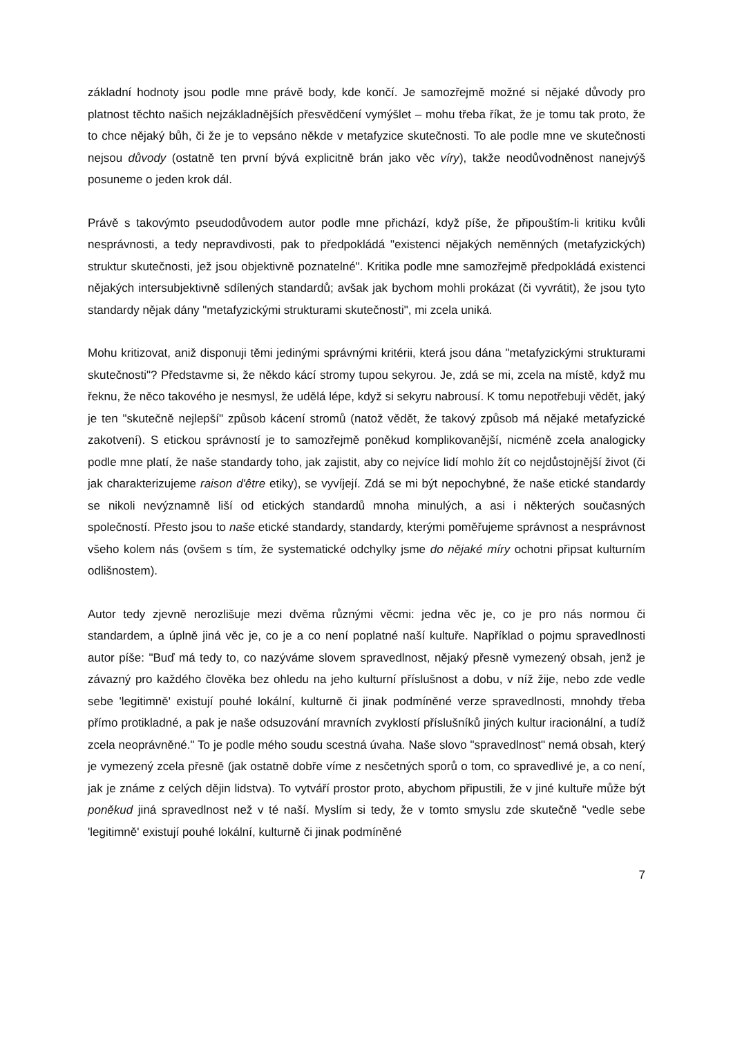základní hodnoty jsou podle mne právě body, kde končí. Je samozřejmě možné si nějaké důvody pro platnost těchto našich nejzákladnějších přesvědčení vymýšlet – mohu třeba říkat, že je tomu tak proto, že to chce nějaký bůh, či že je to vepsáno někde v metafyzice skutečnosti. To ale podle mne ve skutečnosti nejsou důvody (ostatně ten první bývá explicitně brán jako věc víry), takže neodůvodněnost nanejvýš posuneme o jeden krok dál.
Právě s takovýmto pseudodůvodem autor podle mne přichází, když píše, že připouštím-li kritiku kvůli nesprávnosti, a tedy nepravdivosti, pak to předpokládá "existenci nějakých neměnných (metafyzických) struktur skutečnosti, jež jsou objektivně poznatelné". Kritika podle mne samozřejmě předpokládá existenci nějakých intersubjektivně sdílených standardů; avšak jak bychom mohli prokázat (či vyvrátit), že jsou tyto standardy nějak dány "metafyzickými strukturami skutečnosti", mi zcela uniká.
Mohu kritizovat, aniž disponuji těmi jedinými správnými kritérii, která jsou dána "metafyzickými strukturami skutečnosti"? Představme si, že někdo kácí stromy tupou sekyrou. Je, zdá se mi, zcela na místě, když mu řeknu, že něco takového je nesmysl, že udělá lépe, když si sekyru nabrousí. K tomu nepotřebuji vědět, jaký je ten "skutečně nejlepší" způsob kácení stromů (natož vědět, že takový způsob má nějaké metafyzické zakotvení). S etickou správností je to samozřejmě poněkud komplikovanější, nicméně zcela analogicky podle mne platí, že naše standardy toho, jak zajistit, aby co nejvíce lidí mohlo žít co nejdůstojnější život (či jak charakterizujeme raison d'être etiky), se vyvíjejí. Zdá se mi být nepochybné, že naše etické standardy se nikoli nevýznamně liší od etických standardů mnoha minulých, a asi i některých současných společností. Přesto jsou to naše etické standardy, standardy, kterými poměřujeme správnost a nesprávnost všeho kolem nás (ovšem s tím, že systematické odchylky jsme do nějaké míry ochotni připsat kulturním odlišnostem).
Autor tedy zjevně nerozlišuje mezi dvěma různými věcmi: jedna věc je, co je pro nás normou či standardem, a úplně jiná věc je, co je a co není poplatné naší kultuře. Například o pojmu spravedlnosti autor píše: "Buď má tedy to, co nazýváme slovem spravedlnost, nějaký přesně vymezený obsah, jenž je závazný pro každého člověka bez ohledu na jeho kulturní příslušnost a dobu, v níž žije, nebo zde vedle sebe 'legitimně' existují pouhé lokální, kulturně či jinak podmíněné verze spravedlnosti, mnohdy třeba přímo protikladné, a pak je naše odsuzování mravních zvyklostí příslušníků jiných kultur iracionální, a tudíž zcela neoprávněné." To je podle mého soudu scestná úvaha. Naše slovo "spravedlnost" nemá obsah, který je vymezený zcela přesně (jak ostatně dobře víme z nesčetných sporů o tom, co spravedlivé je, a co není, jak je známe z celých dějin lidstva). To vytváří prostor proto, abychom připustili, že v jiné kultuře může být poněkud jiná spravedlnost než v té naší. Myslím si tedy, že v tomto smyslu zde skutečně "vedle sebe 'legitimně' existují pouhé lokální, kulturně či jinak podmíněné
7